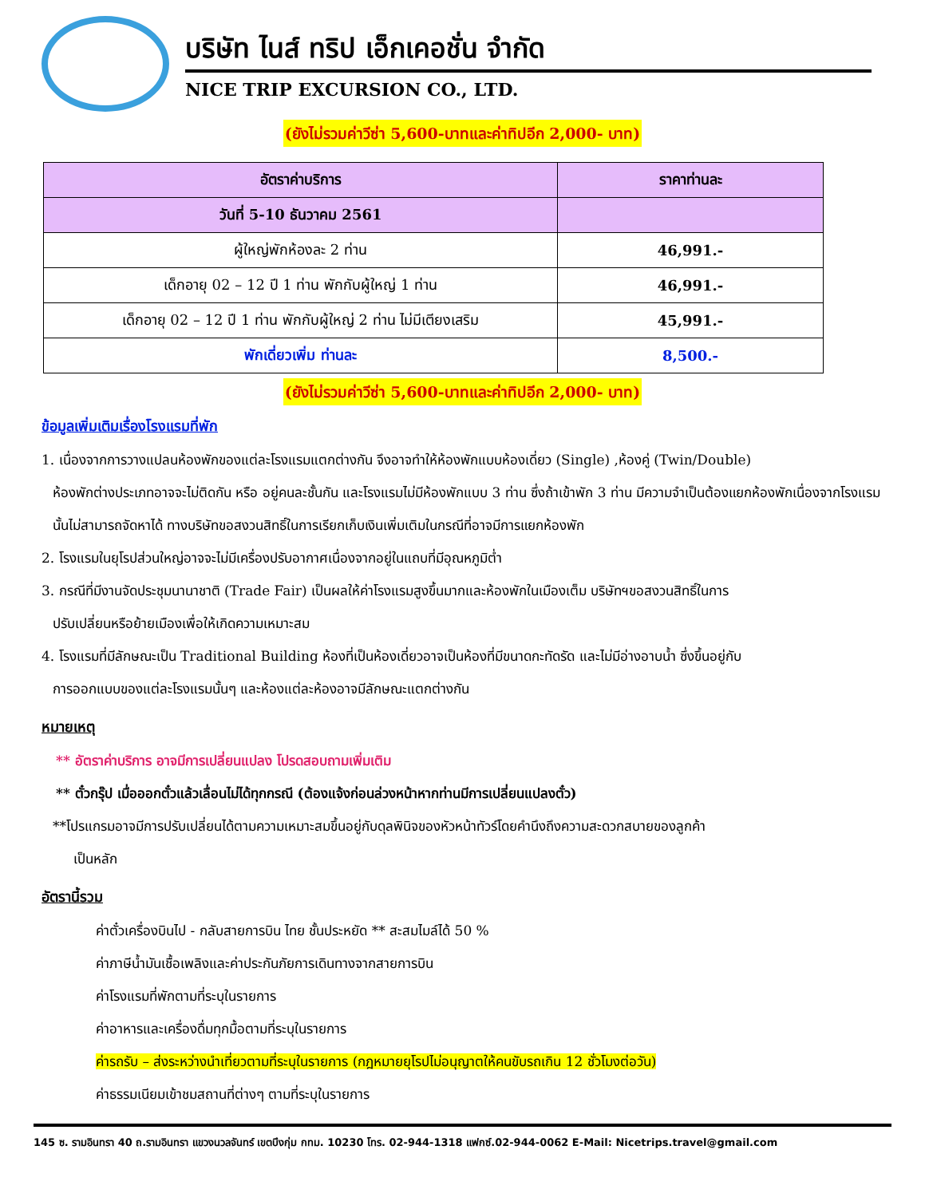บริษัท ไนส์ ทริป เอ็กเคอชั่น จำกัด
NICE TRIP EXCURSION CO., LTD.
(ยังไม่รวมค่าวีซ่า 5,600-บาทและค่าทิปอีก 2,000- บาท)
| อัตราค่าบริการ | ราคาท่านละ |
| --- | --- |
| วันที่ 5-10 ธันวาคม 2561 | |
| ผู้ใหญ่พักห้องละ 2 ท่าน | 46,991.- |
| เด็กอายุ 02 – 12 ปี 1 ท่าน พักกับผู้ใหญ่ 1 ท่าน | 46,991.- |
| เด็กอายุ 02 – 12 ปี 1 ท่าน พักกับผู้ใหญ่ 2 ท่าน ไม่มีเตียงเสริม | 45,991.- |
| พักเดี่ยวเพิ่ม ท่านละ | 8,500.- |
(ยังไม่รวมค่าวีซ่า 5,600-บาทและค่าทิปอีก 2,000- บาท)
ข้อมูลเพิ่มเติมเรื่องโรงแรมที่พัก
1. เนื่องจากการวางแปลนห้องพักของแต่ละโรงแรมแตกต่างกัน จึงอาจทำให้ห้องพักแบบห้องเดี่ยว (Single) ,ห้องคู่ (Twin/Double)
ห้องพักต่างประเภทอาจจะไม่ติดกัน หรือ อยู่คนละชั้นกัน และโรงแรมไม่มีห้องพักแบบ 3 ท่าน ซึ่งถ้าเข้าพัก 3 ท่าน มีความจำเป็นต้องแยกห้องพักเนื่องจากโรงแรมนั้นไม่สามารถจัดหาได้ ทางบริษัทขอสงวนสิทธิ์ในการเรียกเก็บเงินเพิ่มเติมในกรณีที่อาจมีการแยกห้องพัก
2. โรงแรมในยุโรปส่วนใหญ่อาจจะไม่มีเครื่องปรับอากาศเนื่องจากอยู่ในแถบที่มีอุณหภูมิต่ำ
3. กรณีที่มีงานจัดประชุมนานาชาติ (Trade Fair) เป็นผลให้ค่าโรงแรมสูงขึ้นมากและห้องพักในเมืองเต็ม บริษัทฯขอสงวนสิทธิ์ในการ
ปรับเปลี่ยนหรือย้ายเมืองเพื่อให้เกิดความเหมาะสม
4. โรงแรมที่มีลักษณะเป็น Traditional Building ห้องที่เป็นห้องเดี่ยวอาจเป็นห้องที่มีขนาดกะทัดรัด และไม่มีอ่างอาบน้ำ ซึ่งขึ้นอยู่กับ
การออกแบบของแต่ละโรงแรมนั้นๆ และห้องแต่ละห้องอาจมีลักษณะแตกต่างกัน
หมายเหตุ
** อัตราค่าบริการ อาจมีการเปลี่ยนแปลง โปรดสอบถามเพิ่มเติม
** ตั๋วกรุ๊ป เมื่อออกตั๋วแล้วเลื่อนไม่ได้ทุกกรณี (ต้องแจ้งก่อนล่วงหน้าหากท่านมีการเปลี่ยนแปลงตั๋ว)
**โปรแกรมอาจมีการปรับเปลี่ยนได้ตามความเหมาะสมขึ้นอยู่กับดุลพินิจของหัวหน้าทัวร์โดยคำนึงถึงความสะดวกสบายของลูกค้า
เป็นหลัก
อัตรานี้รวม
ค่าตั๋วเครื่องบินไป - กลับสายการบิน ไทย ชั้นประหยัด ** สะสมไมล์ได้ 50 %
ค่าภาษีน้ำมันเชื้อเพลิงและค่าประกันภัยการเดินทางจากสายการบิน
ค่าโรงแรมที่พักตามที่ระบุในรายการ
ค่าอาหารและเครื่องดื่มทุกมื้อตามที่ระบุในรายการ
ค่ารถรับ – ส่งระหว่างนำเที่ยวตามที่ระบุในรายการ (กฎหมายยุโรปไม่อนุญาตให้คนขับรถเกิน 12 ชั่วโมงต่อวัน)
ค่าธรรมเนียมเข้าชมสถานที่ต่างๆ ตามที่ระบุในรายการ
145 ซ. รามอินทรา 40 ถ.รามอินทรา แขวงนวลจันทร์ เขตบึงกุ่ม กทม. 10230 โทร. 02-944-1318 แฟกซ์.02-944-0062 E-Mail: Nicetrips.travel@gmail.com